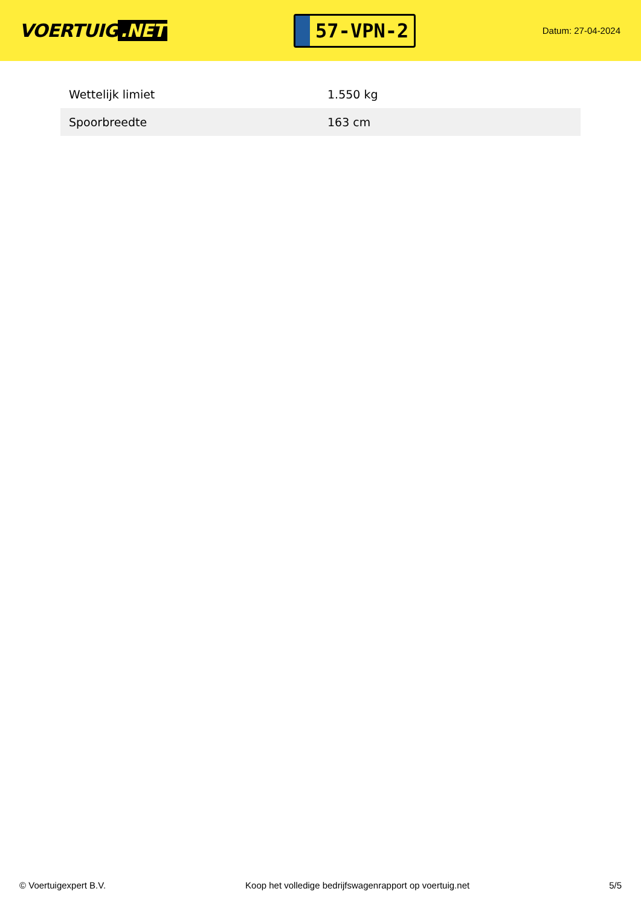VOERTUIG.NET
57-VPN-2
Datum: 27-04-2024
| Wettelijk limiet | 1.550 kg |
| Spoorbreedte | 163 cm |
© Voertuigexpert B.V. Koop het volledige bedrijfswagenrapport op voertuig.net 5/5